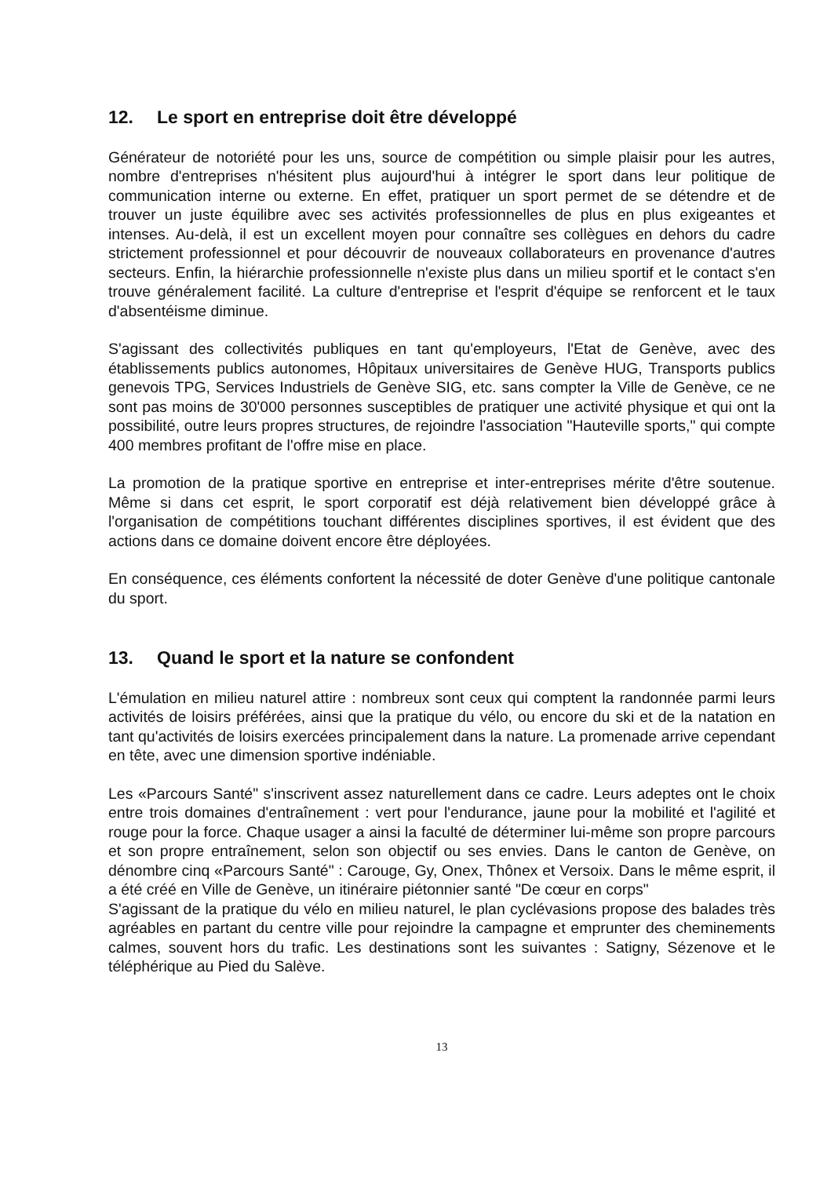12. Le sport en entreprise doit être développé
Générateur de notoriété pour les uns, source de compétition ou simple plaisir pour les autres, nombre d'entreprises n'hésitent plus aujourd'hui à intégrer le sport dans leur politique de communication interne ou externe. En effet, pratiquer un sport permet de se détendre et de trouver un juste équilibre avec ses activités professionnelles de plus en plus exigeantes et intenses. Au-delà, il est un excellent moyen pour connaître ses collègues en dehors du cadre strictement professionnel et pour découvrir de nouveaux collaborateurs en provenance d'autres secteurs. Enfin, la hiérarchie professionnelle n'existe plus dans un milieu sportif et le contact s'en trouve généralement facilité. La culture d'entreprise et l'esprit d'équipe se renforcent et le taux d'absentéisme diminue.
S'agissant des collectivités publiques en tant qu'employeurs, l'Etat de Genève, avec des établissements publics autonomes, Hôpitaux universitaires de Genève HUG, Transports publics genevois TPG, Services Industriels de Genève SIG, etc. sans compter la Ville de Genève, ce ne sont pas moins de 30'000 personnes susceptibles de pratiquer une activité physique et qui ont la possibilité, outre leurs propres structures, de rejoindre l'association "Hauteville sports," qui compte 400 membres profitant de l'offre mise en place.
La promotion de la pratique sportive en entreprise et inter-entreprises mérite d'être soutenue. Même si dans cet esprit, le sport corporatif est déjà relativement bien développé grâce à l'organisation de compétitions touchant différentes disciplines sportives, il est évident que des actions dans ce domaine doivent encore être déployées.
En conséquence, ces éléments confortent la nécessité de doter Genève d'une politique cantonale du sport.
13. Quand le sport et la nature se confondent
L'émulation en milieu naturel attire : nombreux sont ceux qui comptent la randonnée parmi leurs activités de loisirs préférées, ainsi que la pratique du vélo, ou encore du ski et de la natation en tant qu'activités de loisirs exercées principalement dans la nature. La promenade arrive cependant en tête, avec une dimension sportive indéniable.
Les «Parcours Santé" s'inscrivent assez naturellement dans ce cadre. Leurs adeptes ont le choix entre trois domaines d'entraînement : vert pour l'endurance, jaune pour la mobilité et l'agilité et rouge pour la force. Chaque usager a ainsi la faculté de déterminer lui-même son propre parcours et son propre entraînement, selon son objectif ou ses envies. Dans le canton de Genève, on dénombre cinq «Parcours Santé" : Carouge, Gy, Onex, Thônex et Versoix. Dans le même esprit, il a été créé en Ville de Genève, un itinéraire piétonnier santé "De cœur en corps"
S'agissant de la pratique du vélo en milieu naturel, le plan cyclévasions propose des balades très agréables en partant du centre ville pour rejoindre la campagne et emprunter des cheminements calmes, souvent hors du trafic. Les destinations sont les suivantes : Satigny, Sézenove et le téléphérique au Pied du Salève.
13